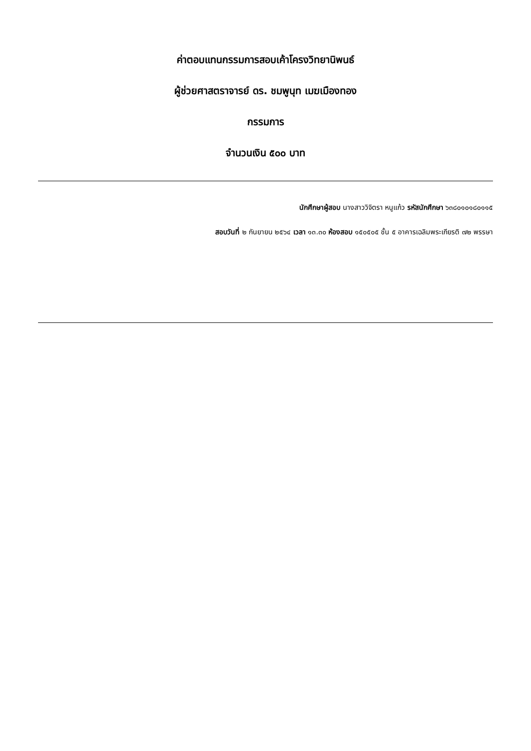ค่าตอบแทนกรรมการสอบเค้าโครงวิทยานิพนธ์
ผู้ช่วยศาสตราจารย์ ดร. ชมพูนุท เมฆเมืองทอง
กรรมการ
จำนวนเงิน ๕๐๐ บาท
นักศึกษาผู้สอบ นางสาววิจิตรา หนูแก้ว รหัสนักศึกษา ๖๓๘๐๑๐๑๘๐๑๑๕
สอบวันที่ ๒ กันยายน ๒๕๖๔ เวลา ๑๓.๓๐ ห้องสอบ ๑๕๐๕๐๕ ชั้น ๕ อาคารเฉลิมพระเกียรติ ๗๒ พรรษา